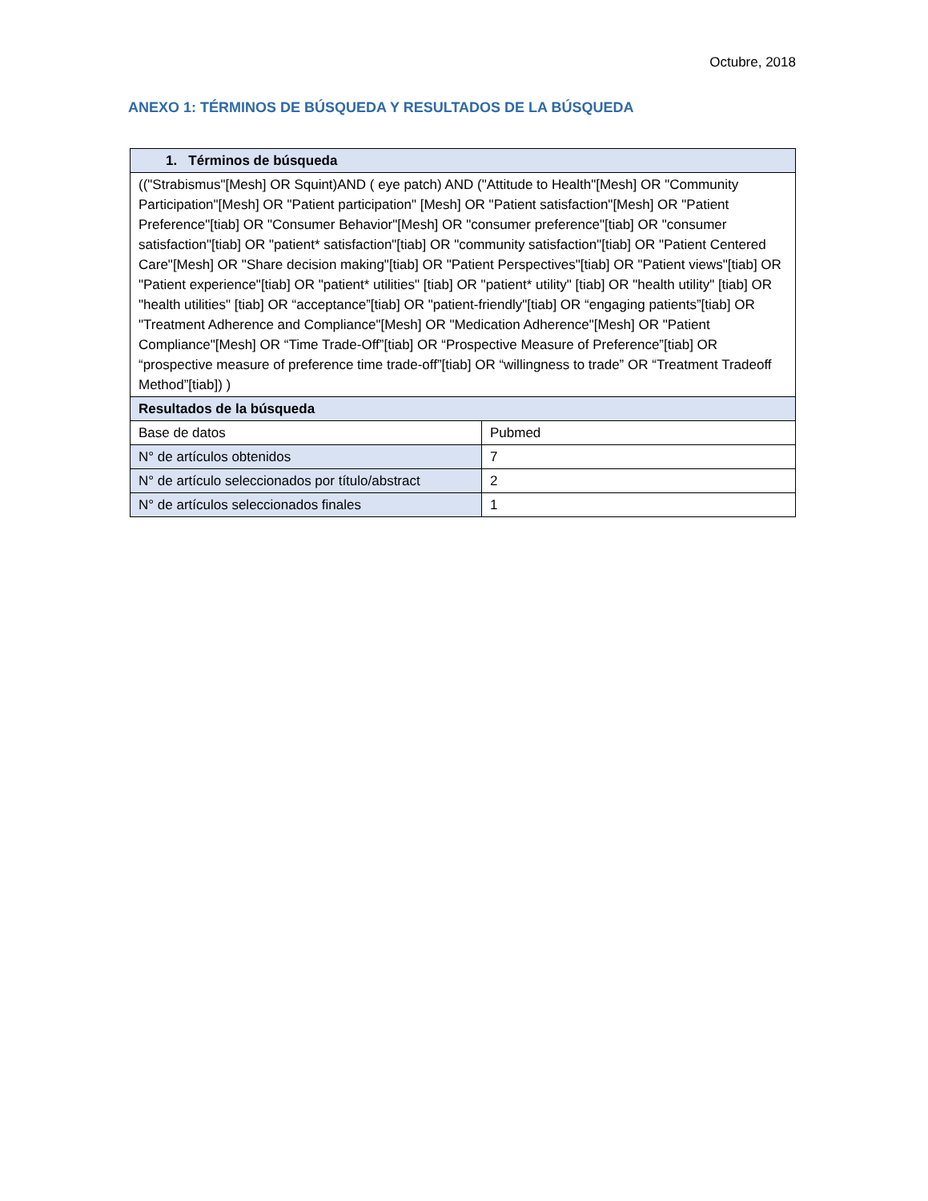Octubre, 2018
ANEXO 1: TÉRMINOS DE BÚSQUEDA Y RESULTADOS DE LA BÚSQUEDA
| 1. Términos de búsqueda | |
| --- | --- |
| (("Strabismus"[Mesh] OR Squint)AND ( eye patch) AND ("Attitude to Health"[Mesh] OR "Community Participation"[Mesh] OR "Patient participation" [Mesh] OR "Patient satisfaction"[Mesh] OR "Patient Preference"[tiab] OR "Consumer Behavior"[Mesh] OR "consumer preference"[tiab] OR "consumer satisfaction"[tiab] OR "patient* satisfaction"[tiab] OR "community satisfaction"[tiab] OR "Patient Centered Care"[Mesh] OR "Share decision making"[tiab] OR "Patient Perspectives"[tiab] OR "Patient views"[tiab] OR "Patient experience"[tiab] OR "patient* utilities" [tiab] OR "patient* utility" [tiab] OR "health utility" [tiab] OR "health utilities" [tiab] OR “acceptance”[tiab] OR "patient-friendly"[tiab] OR “engaging patients”[tiab] OR "Treatment Adherence and Compliance"[Mesh] OR "Medication Adherence"[Mesh] OR "Patient Compliance"[Mesh] OR “Time Trade-Off”[tiab] OR “Prospective Measure of Preference”[tiab] OR “prospective measure of preference time trade-off”[tiab] OR “willingness to trade” OR “Treatment Tradeoff Method”[tiab]) ) | |
| Resultados de la búsqueda | |
| Base de datos | Pubmed |
| N° de artículos obtenidos | 7 |
| N° de artículo seleccionados por título/abstract | 2 |
| N° de artículos seleccionados finales | 1 |